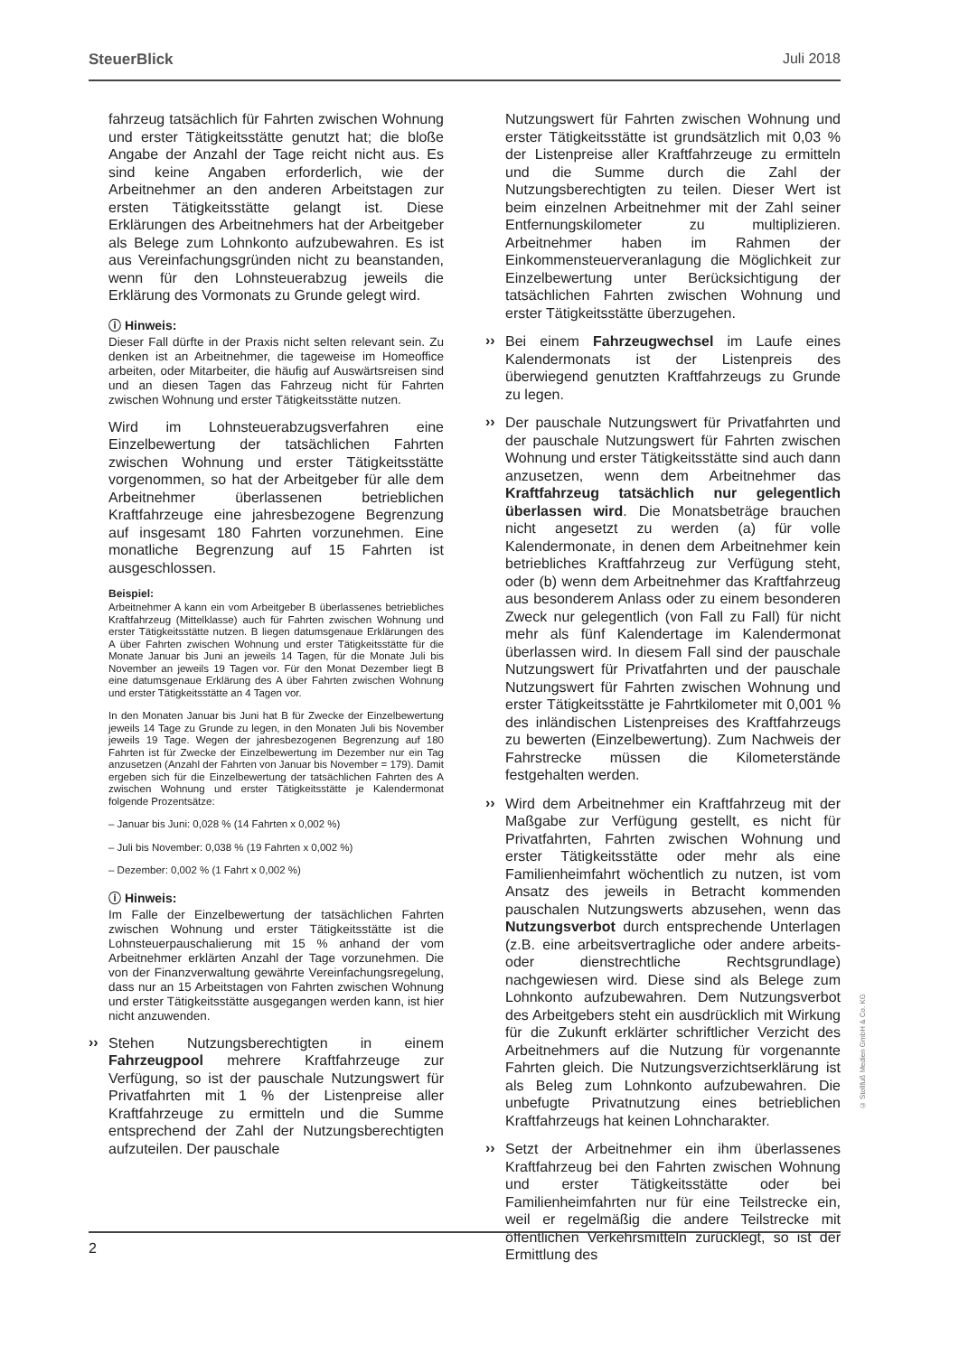SteuerBlick Juli 2018
fahrzeug tatsächlich für Fahrten zwischen Wohnung und erster Tätigkeitsstätte genutzt hat; die bloße Angabe der Anzahl der Tage reicht nicht aus. Es sind keine Angaben erforderlich, wie der Arbeitnehmer an den anderen Arbeitstagen zur ersten Tätigkeitsstätte gelangt ist. Diese Erklärungen des Arbeitnehmers hat der Arbeitgeber als Belege zum Lohnkonto aufzubewahren. Es ist aus Vereinfachungsgründen nicht zu beanstanden, wenn für den Lohnsteuerabzug jeweils die Erklärung des Vormonats zu Grunde gelegt wird.
ⓘ Hinweis:
Dieser Fall dürfte in der Praxis nicht selten relevant sein. Zu denken ist an Arbeitnehmer, die tageweise im Homeoffice arbeiten, oder Mitarbeiter, die häufig auf Auswärtsreisen sind und an diesen Tagen das Fahrzeug nicht für Fahrten zwischen Wohnung und erster Tätigkeitsstätte nutzen.
Wird im Lohnsteuerabzugsverfahren eine Einzelbewertung der tatsächlichen Fahrten zwischen Wohnung und erster Tätigkeitsstätte vorgenommen, so hat der Arbeitgeber für alle dem Arbeitnehmer überlassenen betrieblichen Kraftfahrzeuge eine jahresbezogene Begrenzung auf insgesamt 180 Fahrten vorzunehmen. Eine monatliche Begrenzung auf 15 Fahrten ist ausgeschlossen.
Beispiel:
Arbeitnehmer A kann ein vom Arbeitgeber B überlassenes betriebliches Kraftfahrzeug (Mittelklasse) auch für Fahrten zwischen Wohnung und erster Tätigkeitsstätte nutzen. B liegen datumsgenaue Erklärungen des A über Fahrten zwischen Wohnung und erster Tätigkeitsstätte für die Monate Januar bis Juni an jeweils 14 Tagen, für die Monate Juli bis November an jeweils 19 Tagen vor. Für den Monat Dezember liegt B eine datumsgenaue Erklärung des A über Fahrten zwischen Wohnung und erster Tätigkeitsstätte an 4 Tagen vor.
In den Monaten Januar bis Juni hat B für Zwecke der Einzelbewertung jeweils 14 Tage zu Grunde zu legen, in den Monaten Juli bis November jeweils 19 Tage. Wegen der jahresbezogenen Begrenzung auf 180 Fahrten ist für Zwecke der Einzelbewertung im Dezember nur ein Tag anzusetzen (Anzahl der Fahrten von Januar bis November = 179). Damit ergeben sich für die Einzelbewertung der tatsächlichen Fahrten des A zwischen Wohnung und erster Tätigkeitsstätte je Kalendermonat folgende Prozentsätze:
– Januar bis Juni: 0,028 % (14 Fahrten x 0,002 %)
– Juli bis November: 0,038 % (19 Fahrten x 0,002 %)
– Dezember: 0,002 % (1 Fahrt x 0,002 %)
ⓘ Hinweis:
Im Falle der Einzelbewertung der tatsächlichen Fahrten zwischen Wohnung und erster Tätigkeitsstätte ist die Lohnsteuerpauschalierung mit 15 % anhand der vom Arbeitnehmer erklärten Anzahl der Tage vorzunehmen. Die von der Finanzverwaltung gewährte Vereinfachungsregelung, dass nur an 15 Arbeitstagen von Fahrten zwischen Wohnung und erster Tätigkeitsstätte ausgegangen werden kann, ist hier nicht anzuwenden.
››
Stehen Nutzungsberechtigten in einem Fahrzeugpool mehrere Kraftfahrzeuge zur Verfügung, so ist der pauschale Nutzungswert für Privatfahrten mit 1 % der Listenpreise aller Kraftfahrzeuge zu ermitteln und die Summe entsprechend der Zahl der Nutzungsberechtigten aufzuteilen. Der pauschale
Nutzungswert für Fahrten zwischen Wohnung und erster Tätigkeitsstätte ist grundsätzlich mit 0,03 % der Listenpreise aller Kraftfahrzeuge zu ermitteln und die Summe durch die Zahl der Nutzungsberechtigten zu teilen. Dieser Wert ist beim einzelnen Arbeitnehmer mit der Zahl seiner Entfernungskilometer zu multiplizieren. Arbeitnehmer haben im Rahmen der Einkommensteuerveranlagung die Möglichkeit zur Einzelbewertung unter Berücksichtigung der tatsächlichen Fahrten zwischen Wohnung und erster Tätigkeitsstätte überzugehen.
››
Bei einem Fahrzeugwechsel im Laufe eines Kalendermonats ist der Listenpreis des überwiegend genutzten Kraftfahrzeugs zu Grunde zu legen.
››
Der pauschale Nutzungswert für Privatfahrten und der pauschale Nutzungswert für Fahrten zwischen Wohnung und erster Tätigkeitsstätte sind auch dann anzusetzen, wenn dem Arbeitnehmer das Kraftfahrzeug tatsächlich nur gelegentlich überlassen wird. Die Monatsbeträge brauchen nicht angesetzt zu werden (a) für volle Kalendermonate, in denen dem Arbeitnehmer kein betriebliches Kraftfahrzeug zur Verfügung steht, oder (b) wenn dem Arbeitnehmer das Kraftfahrzeug aus besonderem Anlass oder zu einem besonderen Zweck nur gelegentlich (von Fall zu Fall) für nicht mehr als fünf Kalendertage im Kalendermonat überlassen wird. In diesem Fall sind der pauschale Nutzungswert für Privatfahrten und der pauschale Nutzungswert für Fahrten zwischen Wohnung und erster Tätigkeitsstätte je Fahrtkilometer mit 0,001 % des inländischen Listenpreises des Kraftfahrzeugs zu bewerten (Einzelbewertung). Zum Nachweis der Fahrstrecke müssen die Kilometerstände festgehalten werden.
››
Wird dem Arbeitnehmer ein Kraftfahrzeug mit der Maßgabe zur Verfügung gestellt, es nicht für Privatfahrten, Fahrten zwischen Wohnung und erster Tätigkeitsstätte oder mehr als eine Familienheimfahrt wöchentlich zu nutzen, ist vom Ansatz des jeweils in Betracht kommenden pauschalen Nutzungswerts abzusehen, wenn das Nutzungsverbot durch entsprechende Unterlagen (z.B. eine arbeitsvertragliche oder andere arbeits- oder dienstrechtliche Rechtsgrundlage) nachgewiesen wird. Diese sind als Belege zum Lohnkonto aufzubewahren. Dem Nutzungsverbot des Arbeitgebers steht ein ausdrücklich mit Wirkung für die Zukunft erklärter schriftlicher Verzicht des Arbeitnehmers auf die Nutzung für vorgenannte Fahrten gleich. Die Nutzungsverzichtserklärung ist als Beleg zum Lohnkonto aufzubewahren. Die unbefugte Privatnutzung eines betrieblichen Kraftfahrzeugs hat keinen Lohncharakter.
››
Setzt der Arbeitnehmer ein ihm überlassenes Kraftfahrzeug bei den Fahrten zwischen Wohnung und erster Tätigkeitsstätte oder bei Familienheimfahrten nur für eine Teilstrecke ein, weil er regelmäßig die andere Teilstrecke mit öffentlichen Verkehrsmitteln zurücklegt, so ist der Ermittlung des
2
© Stollfuß Medien GmbH & Co. KG